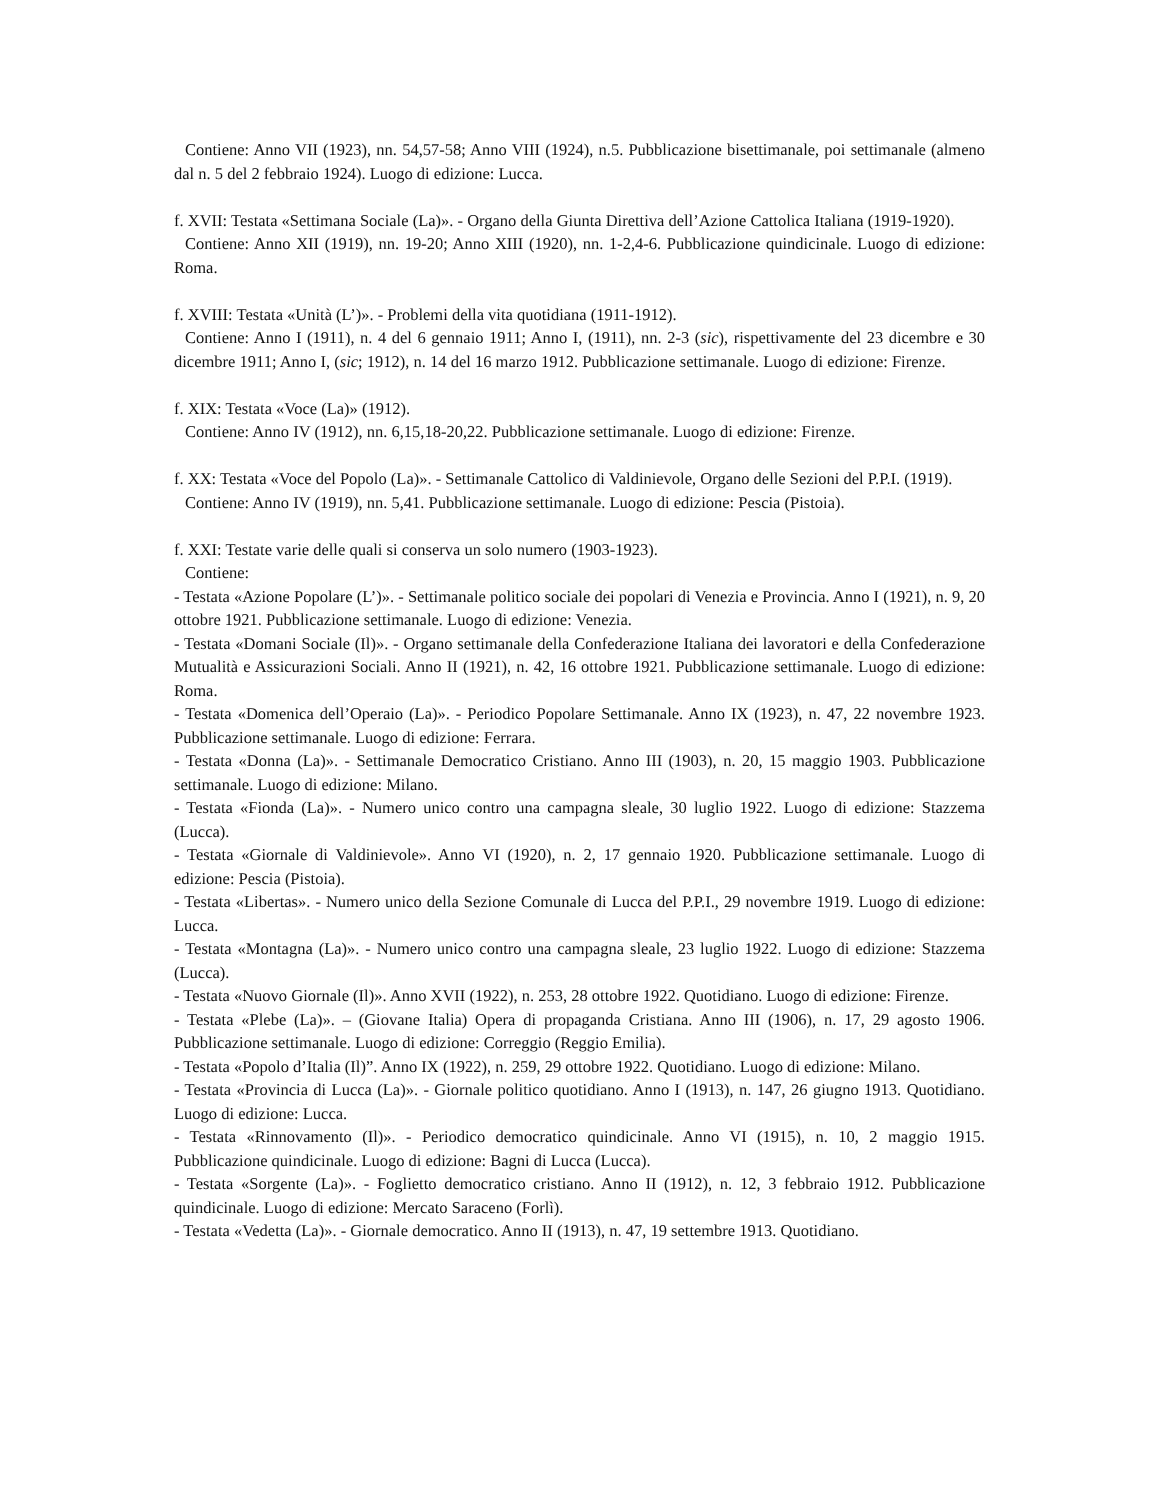Contiene: Anno VII (1923), nn. 54,57-58; Anno VIII (1924), n.5. Pubblicazione bisettimanale, poi settimanale (almeno dal n. 5 del 2 febbraio 1924). Luogo di edizione: Lucca.
f. XVII: Testata «Settimana Sociale (La)». - Organo della Giunta Direttiva dell’Azione Cattolica Italiana (1919-1920).
Contiene: Anno XII (1919), nn. 19-20; Anno XIII (1920), nn. 1-2,4-6. Pubblicazione quindicinale. Luogo di edizione: Roma.
f. XVIII: Testata «Unità (L’)». - Problemi della vita quotidiana (1911-1912).
Contiene: Anno I (1911), n. 4 del 6 gennaio 1911; Anno I, (1911), nn. 2-3 (sic), rispettivamente del 23 dicembre e 30 dicembre 1911; Anno I, (sic; 1912), n. 14 del 16 marzo 1912. Pubblicazione settimanale. Luogo di edizione: Firenze.
f. XIX: Testata «Voce (La)» (1912).
Contiene: Anno IV (1912), nn. 6,15,18-20,22. Pubblicazione settimanale. Luogo di edizione: Firenze.
f. XX: Testata «Voce del Popolo (La)». - Settimanale Cattolico di Valdinievole, Organo delle Sezioni del P.P.I. (1919).
Contiene: Anno IV (1919), nn. 5,41. Pubblicazione settimanale. Luogo di edizione: Pescia (Pistoia).
f. XXI: Testate varie delle quali si conserva un solo numero (1903-1923).
Contiene:
- Testata «Azione Popolare (L’)». - Settimanale politico sociale dei popolari di Venezia e Provincia. Anno I (1921), n. 9, 20 ottobre 1921. Pubblicazione settimanale. Luogo di edizione: Venezia.
- Testata «Domani Sociale (Il)». - Organo settimanale della Confederazione Italiana dei lavoratori e della Confederazione Mutualità e Assicurazioni Sociali. Anno II (1921), n. 42, 16 ottobre 1921. Pubblicazione settimanale. Luogo di edizione: Roma.
- Testata «Domenica dell’Operaio (La)». - Periodico Popolare Settimanale. Anno IX (1923), n. 47, 22 novembre 1923. Pubblicazione settimanale. Luogo di edizione: Ferrara.
- Testata «Donna (La)». - Settimanale Democratico Cristiano. Anno III (1903), n. 20, 15 maggio 1903. Pubblicazione settimanale. Luogo di edizione: Milano.
- Testata «Fionda (La)». - Numero unico contro una campagna sleale, 30 luglio 1922. Luogo di edizione: Stazzema (Lucca).
- Testata «Giornale di Valdinievole». Anno VI (1920), n. 2, 17 gennaio 1920. Pubblicazione settimanale. Luogo di edizione: Pescia (Pistoia).
- Testata «Libertas». - Numero unico della Sezione Comunale di Lucca del P.P.I., 29 novembre 1919. Luogo di edizione: Lucca.
- Testata «Montagna (La)». - Numero unico contro una campagna sleale, 23 luglio 1922. Luogo di edizione: Stazzema (Lucca).
- Testata «Nuovo Giornale (Il)». Anno XVII (1922), n. 253, 28 ottobre 1922. Quotidiano. Luogo di edizione: Firenze.
- Testata «Plebe (La)». – (Giovane Italia) Opera di propaganda Cristiana. Anno III (1906), n. 17, 29 agosto 1906. Pubblicazione settimanale. Luogo di edizione: Correggio (Reggio Emilia).
- Testata «Popolo d’Italia (Il)”. Anno IX (1922), n. 259, 29 ottobre 1922. Quotidiano. Luogo di edizione: Milano.
- Testata «Provincia di Lucca (La)». - Giornale politico quotidiano. Anno I (1913), n. 147, 26 giugno 1913. Quotidiano. Luogo di edizione: Lucca.
- Testata «Rinnovamento (Il)». - Periodico democratico quindicinale. Anno VI (1915), n. 10, 2 maggio 1915. Pubblicazione quindicinale. Luogo di edizione: Bagni di Lucca (Lucca).
- Testata «Sorgente (La)». - Foglietto democratico cristiano. Anno II (1912), n. 12, 3 febbraio 1912. Pubblicazione quindicinale. Luogo di edizione: Mercato Saraceno (Forlì).
- Testata «Vedetta (La)». - Giornale democratico. Anno II (1913), n. 47, 19 settembre 1913. Quotidiano.